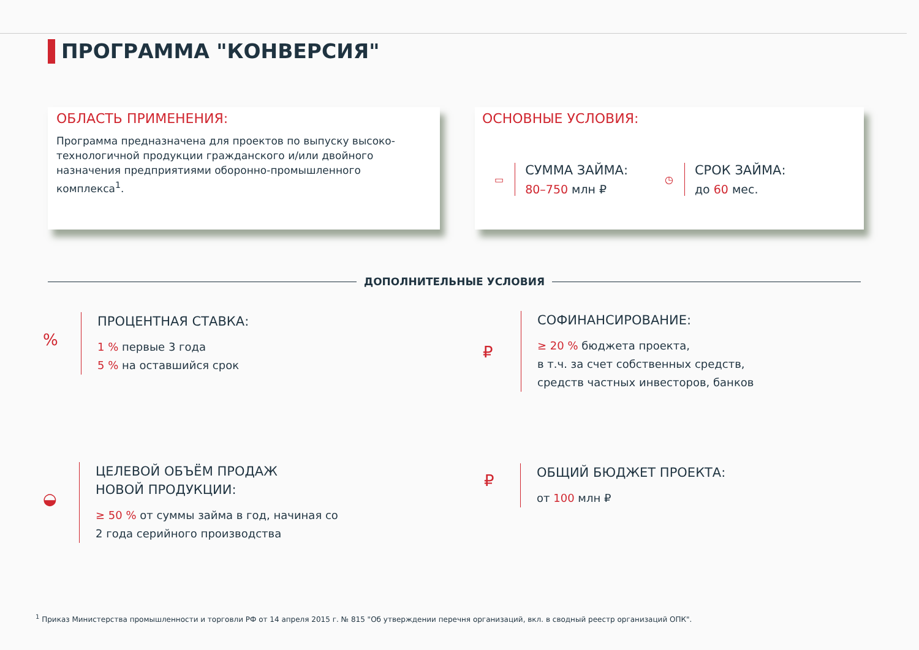ПРОГРАММА "КОНВЕРСИЯ"
ОБЛАСТЬ ПРИМЕНЕНИЯ:
Программа предназначена для проектов по выпуску высоко-технологичной продукции гражданского и/или двойного назначения предприятиями оборонно-промышленного комплекса<sup>1</sup>.
ОСНОВНЫЕ УСЛОВИЯ:
▭
СУММА ЗАЙМА:
80–750 млн ₽
◷
СРОК ЗАЙМА:
до 60 мес.
ДОПОЛНИТЕЛЬНЫЕ УСЛОВИЯ
%
ПРОЦЕНТНАЯ СТАВКА:
1 % первые 3 года
5 % на оставшийся срок
₽
СОФИНАНСИРОВАНИЕ:
≥ 20 % бюджета проекта,
в т.ч. за счет собственных средств,
средств частных инвесторов, банков
◒
ЦЕЛЕВОЙ ОБЪЁМ ПРОДАЖ
НОВОЙ ПРОДУКЦИИ:
≥ 50 % от суммы займа в год, начиная со
2 года серийного производства
₽
ОБЩИЙ БЮДЖЕТ ПРОЕКТА:
от 100 млн ₽
<sup>1</sup> Приказ Министерства промышленности и торговли РФ от 14 апреля 2015 г. № 815 "Об утверждении перечня организаций, вкл. в сводный реестр организаций ОПК".